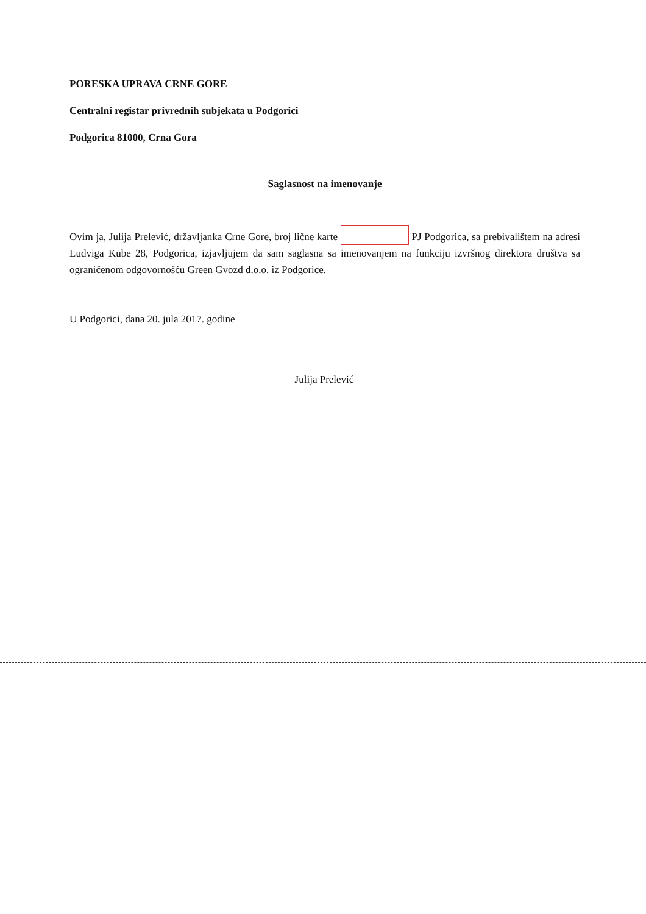PORESKA UPRAVA CRNE GORE
Centralni registar privrednih subjekata u Podgorici
Podgorica 81000, Crna Gora
Saglasnost na imenovanje
Ovim ja, Julija Prelević, državljanka Crne Gore, broj lične karte PJ Podgorica, sa prebivalištem na adresi Ludviga Kube 28, Podgorica, izjavljujem da sam saglasna sa imenovanjem na funkciju izvršnog direktora društva sa ograničenom odgovornošću Green Gvozd d.o.o. iz Podgorice.
U Podgorici, dana 20. jula 2017. godine
Julija Prelević